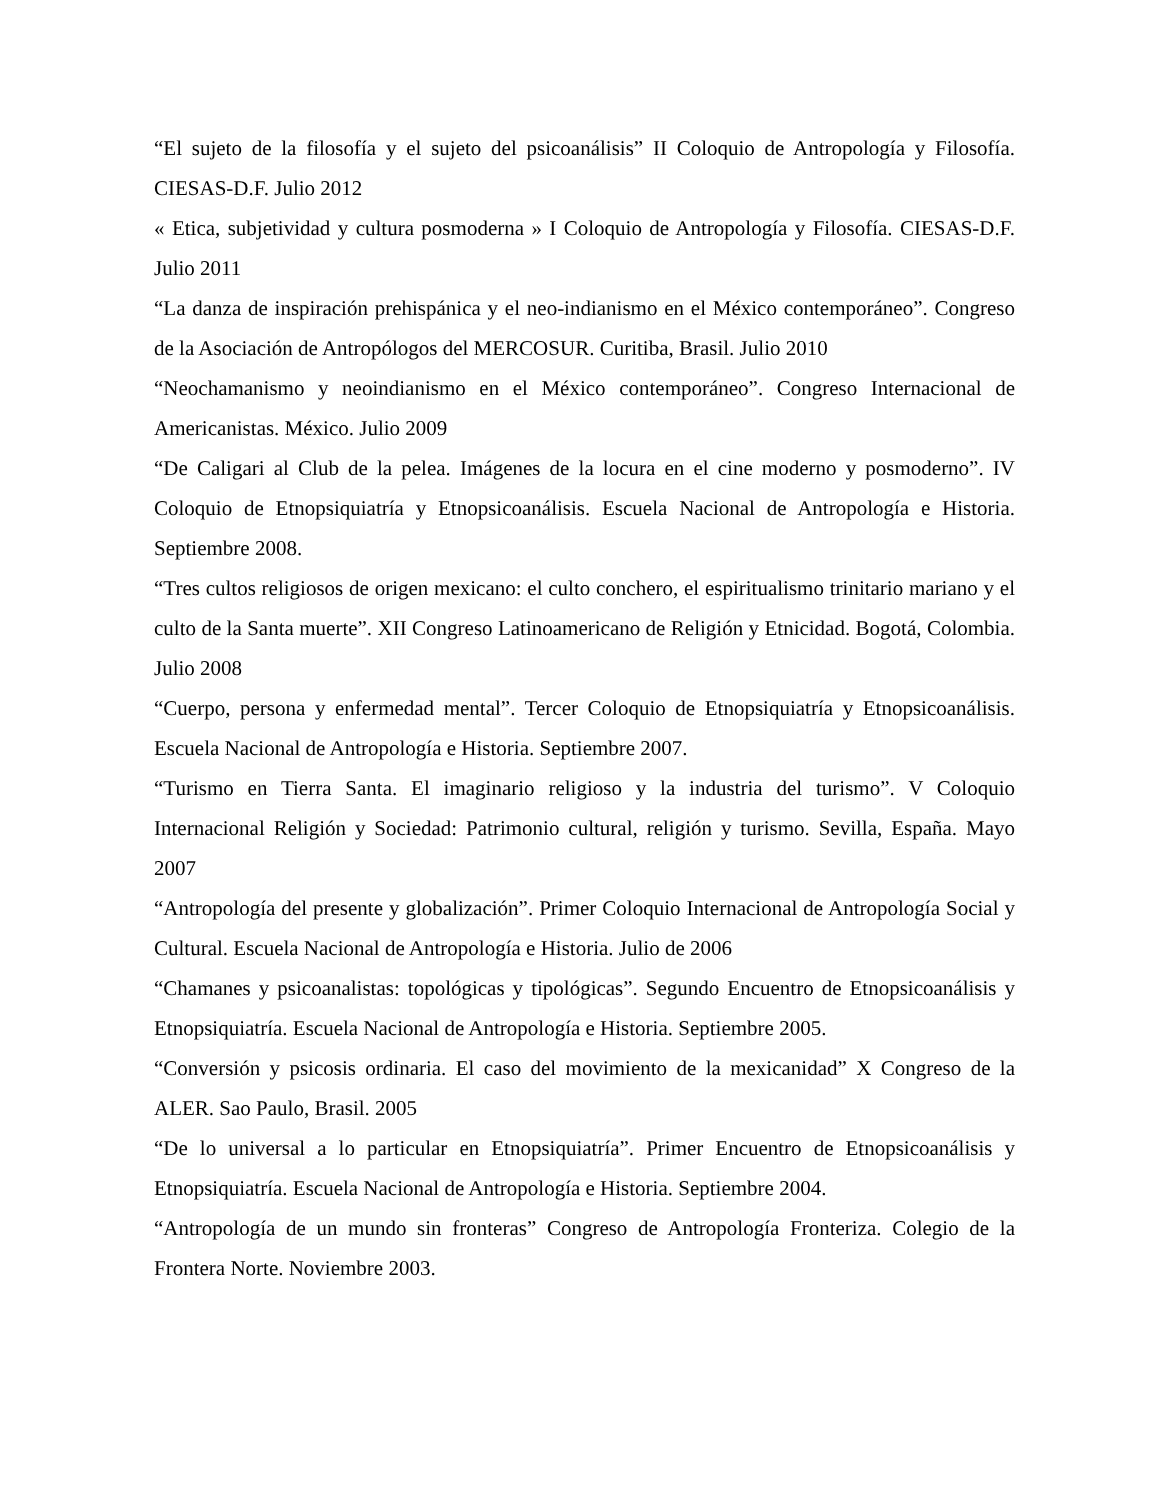“El sujeto de la filosofía y el sujeto del psicoanálisis” II Coloquio de Antropología y Filosofía. CIESAS-D.F. Julio 2012
« Etica, subjetividad y cultura posmoderna » I Coloquio de Antropología y Filosofía. CIESAS-D.F. Julio 2011
“La danza de inspiración prehispánica y el neo-indianismo en el México contemporáneo”. Congreso de la Asociación de Antropólogos del MERCOSUR. Curitiba, Brasil. Julio 2010
“Neochamanismo y neoindianismo en el México contemporáneo”. Congreso Internacional de Americanistas. México. Julio 2009
“De Caligari al Club de la pelea. Imágenes de la locura en el cine moderno y posmoderno”. IV Coloquio de Etnopsiquiatría y Etnopsicoanálisis. Escuela Nacional de Antropología e Historia. Septiembre 2008.
“Tres cultos religiosos de origen mexicano: el culto conchero, el espiritualismo trinitario mariano y el culto de la Santa muerte”. XII Congreso Latinoamericano de Religión y Etnicidad. Bogotá, Colombia. Julio 2008
“Cuerpo, persona y enfermedad mental”. Tercer Coloquio de Etnopsiquiatría y Etnopsicoanálisis. Escuela Nacional de Antropología e Historia. Septiembre 2007.
“Turismo en Tierra Santa. El imaginario religioso y la industria del turismo”. V Coloquio Internacional Religión y Sociedad: Patrimonio cultural, religión y turismo. Sevilla, España. Mayo 2007
“Antropología del presente y globalización”. Primer Coloquio Internacional de Antropología Social y Cultural. Escuela Nacional de Antropología e Historia. Julio de 2006
“Chamanes y psicoanalistas: topológicas y tipológicas”. Segundo Encuentro de Etnopsicoanálisis y Etnopsiquiatría. Escuela Nacional de Antropología e Historia. Septiembre 2005.
“Conversión y psicosis ordinaria. El caso del movimiento de la mexicanidad” X Congreso de la ALER. Sao Paulo, Brasil. 2005
“De lo universal a lo particular en Etnopsiquiatría”. Primer Encuentro de Etnopsicoanálisis y Etnopsiquiatría. Escuela Nacional de Antropología e Historia. Septiembre 2004.
“Antropología de un mundo sin fronteras” Congreso de Antropología Fronteriza. Colegio de la Frontera Norte. Noviembre 2003.